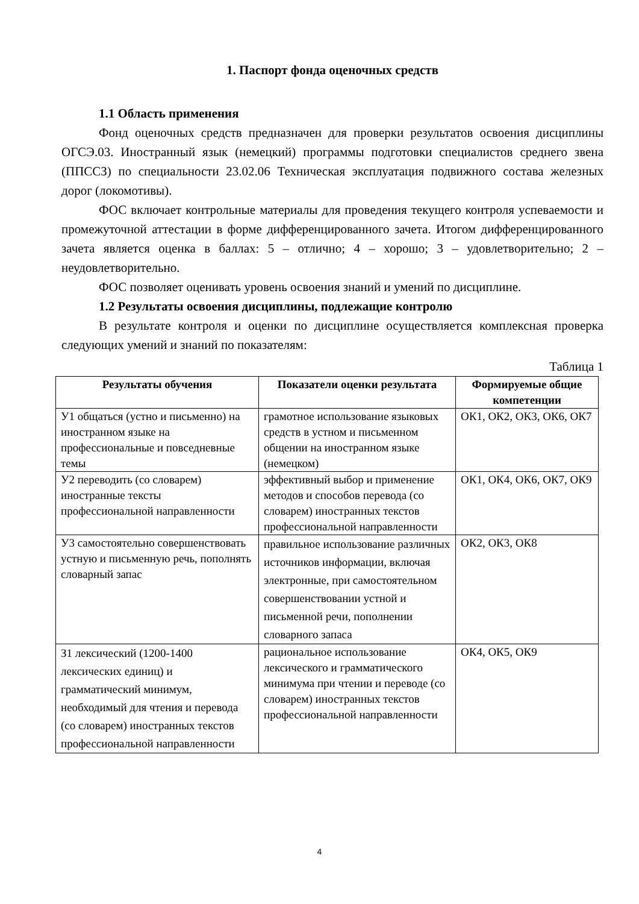1. Паспорт фонда оценочных средств
1.1 Область применения
Фонд оценочных средств предназначен для проверки результатов освоения дисциплины ОГСЭ.03. Иностранный язык (немецкий) программы подготовки специалистов среднего звена (ППССЗ) по специальности 23.02.06 Техническая эксплуатация подвижного состава железных дорог (локомотивы).
ФОС включает контрольные материалы для проведения текущего контроля успеваемости и промежуточной аттестации в форме дифференцированного зачета. Итогом дифференцированного зачета является оценка в баллах: 5 – отлично; 4 – хорошо; 3 – удовлетворительно; 2 – неудовлетворительно.
ФОС позволяет оценивать уровень освоения знаний и умений по дисциплине.
1.2 Результаты освоения дисциплины, подлежащие контролю
В результате контроля и оценки по дисциплине осуществляется комплексная проверка следующих умений и знаний по показателям:
Таблица 1
| Результаты обучения | Показатели оценки результата | Формируемые общие компетенции |
| --- | --- | --- |
| У1 общаться (устно и письменно) на иностранном языке на профессиональные и повседневные темы | грамотное использование языковых средств в устном и письменном общении на иностранном языке (немецком) | ОК1, ОК2, ОК3, ОК6, ОК7 |
| У2 переводить (со словарем) иностранные тексты профессиональной направленности | эффективный выбор и применение методов и способов перевода (со словарем) иностранных текстов профессиональной направленности | ОК1, ОК4, ОК6, ОК7, ОК9 |
| У3 самостоятельно совершенствовать устную и письменную речь, пополнять словарный запас | правильное использование различных источников информации, включая электронные, при самостоятельном совершенствовании устной и письменной речи, пополнении словарного запаса | ОК2, ОК3, ОК8 |
| З1 лексический (1200-1400 лексических единиц) и грамматический минимум, необходимый для чтения и перевода (со словарем) иностранных текстов профессиональной направленности | рациональное использование лексического и грамматического минимума при чтении и переводе (со словарем) иностранных текстов профессиональной направленности | ОК4, ОК5, ОК9 |
4